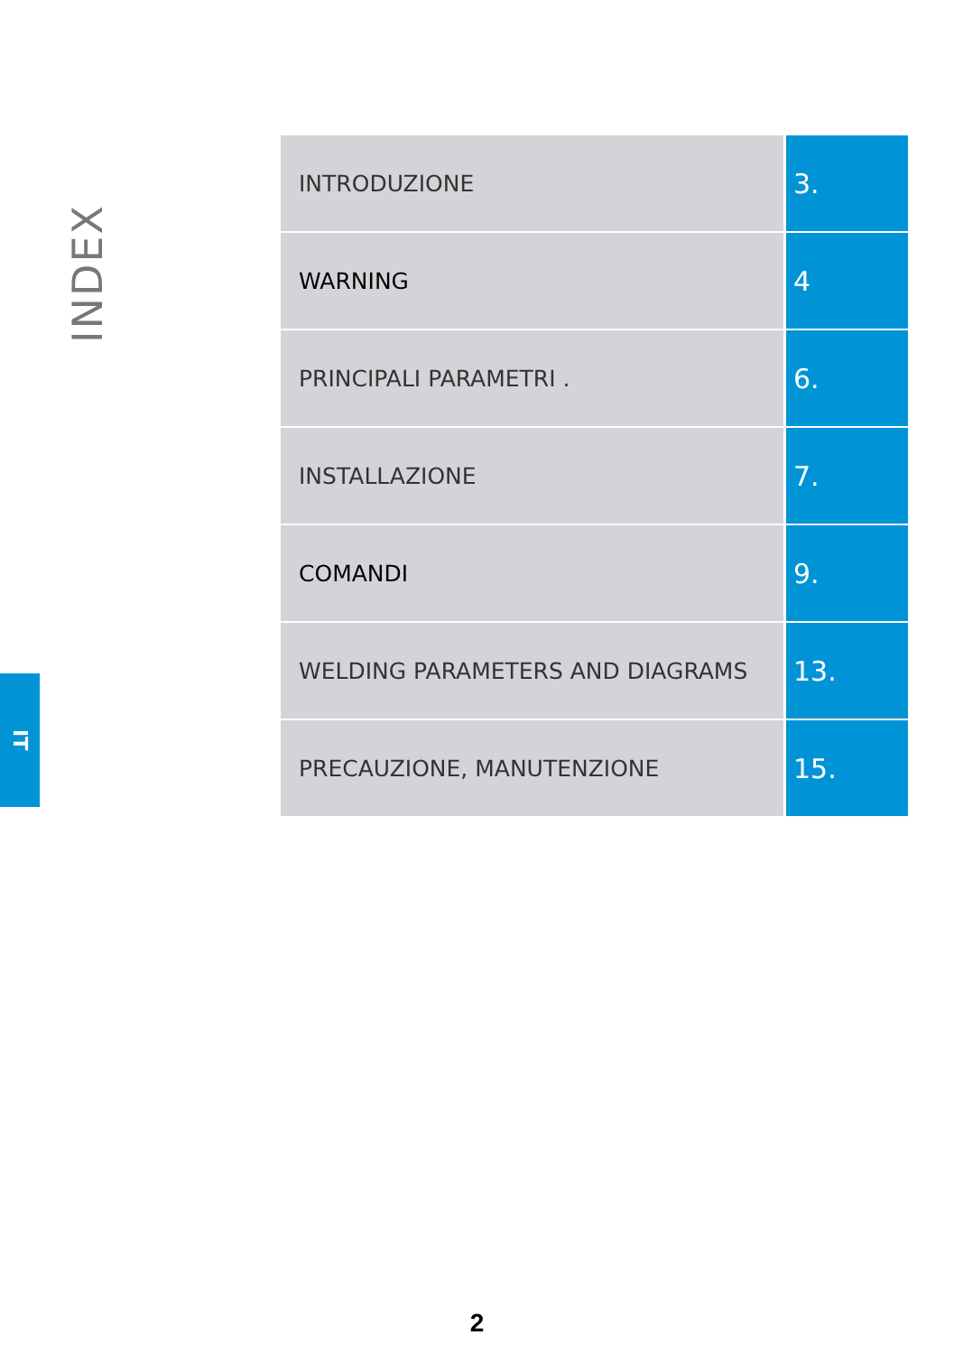INDEX
IT
| INTRODUZIONE | 3. |
| WARNING | 4 |
| PRINCIPALI PARAMETRI . | 6. |
| INSTALLAZIONE | 7. |
| COMANDI | 9. |
| WELDING PARAMETERS AND DIAGRAMS | 13. |
| PRECAUZIONE, MANUTENZIONE | 15. |
2